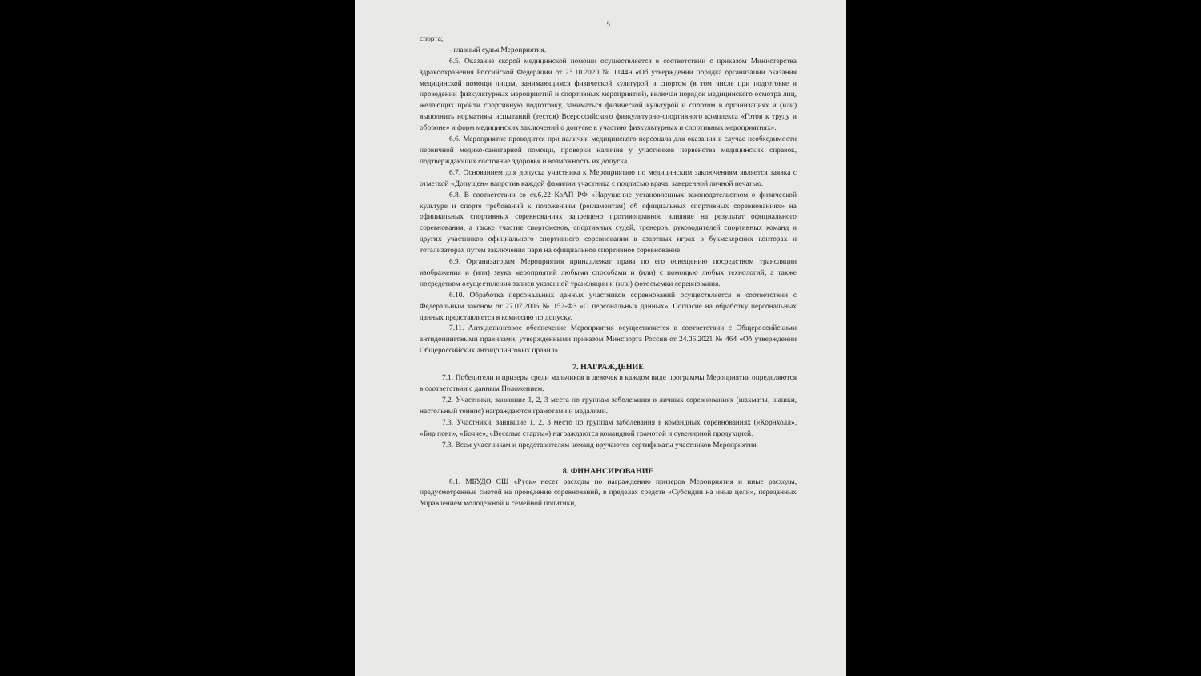5
спорта;
- главный судья Мероприятия.
6.5. Оказание скорой медицинской помощи осуществляется в соответствии с приказом Министерства здравоохранения Российской Федерации от 23.10.2020 № 1144н «Об утверждении порядка организации оказания медицинской помощи лицам, занимающимся физической культурой и спортом (в том числе при подготовке и проведении физкультурных мероприятий и спортивных мероприятий), включая порядок медицинского осмотра лиц, желающих пройти спортивную подготовку, заниматься физической культурой и спортом в организациях и (или) выполнить нормативы испытаний (тестов) Всероссийского физкультурно-спортивного комплекса «Готов к труду и обороне» и форм медицинских заключений о допуске к участию физкультурных и спортивных мероприятиях».
6.6. Мероприятие проводится при наличии медицинского персонала для оказания в случае необходимости первичной медико-санитарной помощи, проверки наличия у участников первенства медицинских справок, подтверждающих состояние здоровья и возможность их допуска.
6.7. Основанием для допуска участника к Мероприятию по медицинским заключениям является заявка с отметкой «Допущен» напротив каждой фамилии участника с подписью врача, заверенной личной печатью.
6.8. В соответствии со ст.6.22 КоАП РФ «Нарушение установленных законодательством о физической культуре и спорте требований к положениям (регламентам) об официальных спортивных соревнованиях» на официальных спортивных соревнованиях запрещено противоправное влияние на результат официального соревнования, а также участие спортсменов, спортивных судей, тренеров, руководителей спортивных команд и других участников официального спортивного соревнования в азартных играх в букмекерских конторах и тотализаторах путем заключения пари на официальное спортивное соревнование.
6.9. Организаторам Мероприятия принадлежат права по его освещению посредством трансляции изображения и (или) звука мероприятий любыми способами и (или) с помощью любых технологий, а также посредством осуществления записи указанной трансляции и (или) фотосъемки соревнования.
6.10. Обработка персональных данных участников соревнований осуществляется в соответствии с Федеральным законом от 27.07.2006 № 152-ФЗ «О персональных данных». Согласие на обработку персональных данных представляется в комиссию по допуску.
7.11. Антидопинговое обеспечение Мероприятия осуществляется в соответствии с Общероссийскими антидопинговыми правилами, утвержденными приказом Минспорта России от 24.06.2021 № 464 «Об утверждении Общероссийских антидопинговых правил».
7. НАГРАЖДЕНИЕ
7.1. Победители и призеры среди мальчиков и девочек в каждом виде программы Мероприятия определяются в соответствии с данным Положением.
7.2. Участники, занявшие 1, 2, 3 места по группам заболевания в личных соревнованиях (шахматы, шашки, настольный теннис) награждаются грамотами и медалями.
7.3. Участники, занявшие 1, 2, 3 место по группам заболевания в командных соревнованиях («Корнхолл», «Бир понг», «Бочче», «Веселые старты») награждаются командной грамотой и сувенирной продукцией.
7.3. Всем участникам и представителям команд вручаются сертификаты участников Мероприятия.
8. ФИНАНСИРОВАНИЕ
8.1. МБУДО СШ «Русь» несет расходы по награждению призеров Мероприятия и иные расходы, предусмотренные сметой на проведение соревнований, в пределах средств «Субсидии на иные цели», переданных Управлением молодежной и семейной политики,